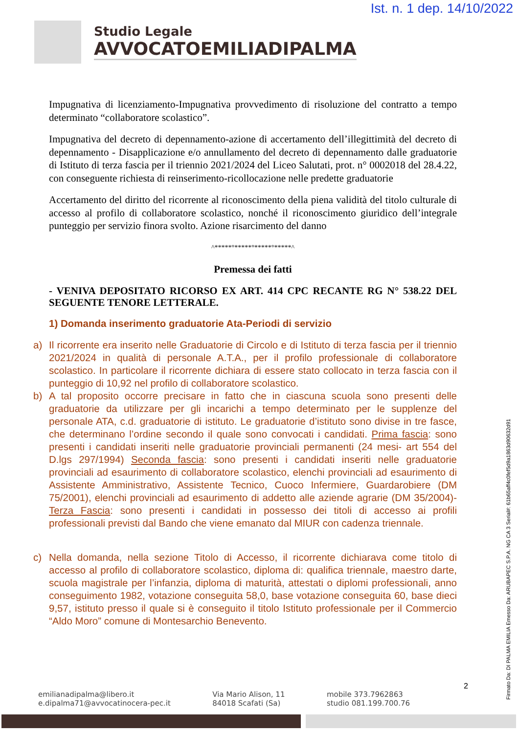Ist. n. 1 dep. 14/10/2022
Studio Legale
AVVOCATOEMILIADIPALMA
Impugnativa di licenziamento-Impugnativa provvedimento di risoluzione del contratto a tempo determinato “collaboratore scolastico”.
Impugnativa del decreto di depennamento-azione di accertamento dell’illegittimità del decreto di depennamento - Disapplicazione e/o annullamento del decreto di depennamento dalle graduatorie di Istituto di terza fascia per il triennio 2021/2024 del Liceo Salutati, prot. n° 0002018 del 28.4.22, con conseguente richiesta di reinserimento-ricollocazione nelle predette graduatorie
Accertamento del diritto del ricorrente al riconoscimento della piena validità del titolo culturale di accesso al profilo di collaboratore scolastico, nonché il riconoscimento giuridico dell’integrale punteggio per servizio finora svolto. Azione risarcimento del danno
^*****°*****°*****°*****^
Premessa dei fatti
- VENIVA DEPOSITATO RICORSO EX ART. 414 CPC RECANTE RG N° 538.22 DEL SEGUENTE TENORE LETTERALE.
1) Domanda inserimento graduatorie Ata-Periodi di servizio
a) Il ricorrente era inserito nelle Graduatorie di Circolo e di Istituto di terza fascia per il triennio 2021/2024 in qualità di personale A.T.A., per il profilo professionale di collaboratore scolastico. In particolare il ricorrente dichiara di essere stato collocato in terza fascia con il punteggio di 10,92 nel profilo di collaboratore scolastico.
b) A tal proposito occorre precisare in fatto che in ciascuna scuola sono presenti delle graduatorie da utilizzare per gli incarichi a tempo determinato per le supplenze del personale ATA, c.d. graduatorie di istituto. Le graduatorie d’istituto sono divise in tre fasce, che determinano l’ordine secondo il quale sono convocati i candidati. Prima fascia: sono presenti i candidati inseriti nelle graduatorie provinciali permanenti (24 mesi- art 554 del D.lgs 297/1994) Seconda fascia: sono presenti i candidati inseriti nelle graduatorie provinciali ad esaurimento di collaboratore scolastico, elenchi provinciali ad esaurimento di Assistente Amministrativo, Assistente Tecnico, Cuoco Infermiere, Guardarobiere (DM 75/2001), elenchi provinciali ad esaurimento di addetto alle aziende agrarie (DM 35/2004)- Terza Fascia: sono presenti i candidati in possesso dei titoli di accesso ai profili professionali previsti dal Bando che viene emanato dal MIUR con cadenza triennale.
c) Nella domanda, nella sezione Titolo di Accesso, il ricorrente dichiarava come titolo di accesso al profilo di collaboratore scolastico, diploma di: qualifica triennale, maestro darte, scuola magistrale per l’infanzia, diploma di maturità, attestati o diplomi professionali, anno conseguimento 1982, votazione conseguita 58,0, base votazione conseguita 60, base dieci 9,57, istituto presso il quale si è conseguito il titolo Istituto professionale per il Commercio “Aldo Moro” comune di Montesarchio Benevento.
Firmato Da: DI PALMA EMILIA Emesso Da: ARUBAPEC S.P.A. NG CA 3 Serial#: 61b65aff4c0fef5d9a1863d90632d91
2
emilianadipalma@libero.it
e.dipalma71@avvocatinocera-pec.it
Via Mario Alison, 11
84018 Scafati (Sa)
mobile 373.7962863
studio 081.199.700.76